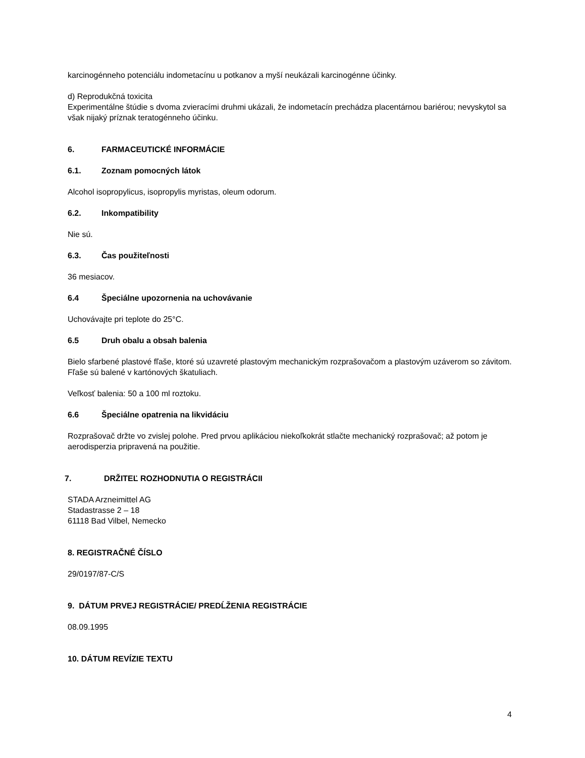karcinogénneho potenciálu indometacínu u potkanov a myší neukázali karcinogénne účinky.
d) Reprodukčná toxicita
Experimentálne štúdie s dvoma zvieracími druhmi ukázali, že indometacín prechádza placentárnou bariérou; nevyskytol sa však nijaký príznak teratogénneho účinku.
6. FARMACEUTICKÉ INFORMÁCIE
6.1. Zoznam pomocných látok
Alcohol isopropylicus, isopropylis myristas, oleum odorum.
6.2. Inkompatibility
Nie sú.
6.3. Čas použiteľnosti
36 mesiacov.
6.4 Špeciálne upozornenia na uchovávanie
Uchovávajte pri teplote do 25°C.
6.5 Druh obalu a obsah balenia
Bielo sfarbené plastové fľaše, ktoré sú uzavreté plastovým mechanickým rozprašovačom a plastovým uzáverom so závitom. Fľaše sú balené v kartónových škatuliach.
Veľkosť balenia: 50 a 100 ml roztoku.
6.6 Špeciálne opatrenia na likvidáciu
Rozprašovač držte vo zvislej polohe. Pred prvou aplikáciou niekoľkokrát stlačte mechanický rozprašovač; až potom je aerodisperzia pripravená na použitie.
7. DRŽITEĽ ROZHODNUTIA O REGISTRÁCII
STADA Arzneimittel AG
Stadastrasse 2 – 18
61118 Bad Vilbel, Nemecko
8. REGISTRAČNÉ ČÍSLO
29/0197/87-C/S
9. DÁTUM PRVEJ REGISTRÁCIE/ PREDĹŽENIA REGISTRÁCIE
08.09.1995
10. DÁTUM REVÍZIE TEXTU
4